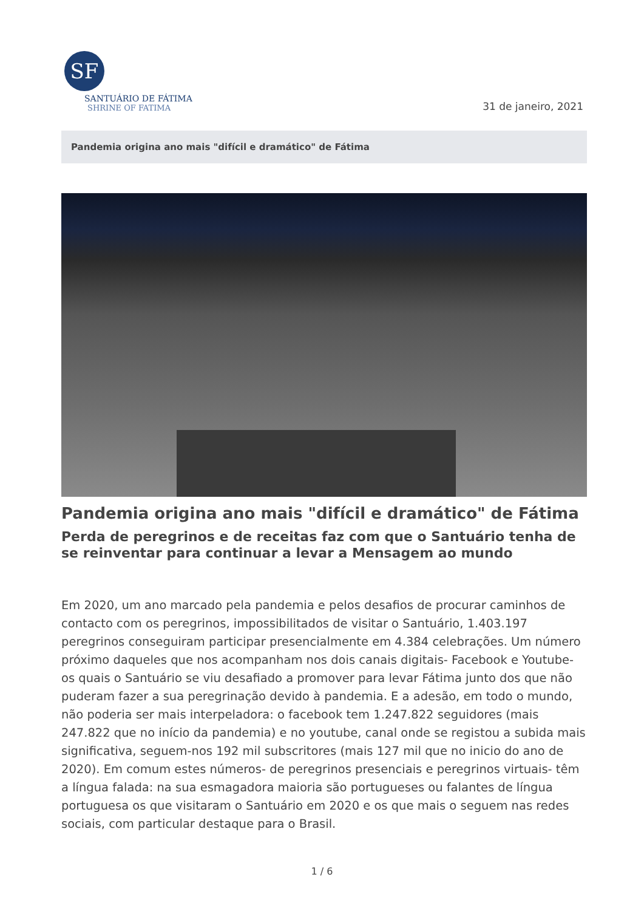SF
SANTUÁRIO DE FÁTIMA
SHRINE OF FATIMA
31 de janeiro, 2021
Pandemia origina ano mais "difícil e dramático" de Fátima
Pandemia origina ano mais "difícil e dramático" de Fátima
Perda de peregrinos e de receitas faz com que o Santuário tenha de se reinventar para continuar a levar a Mensagem ao mundo
Em 2020, um ano marcado pela pandemia e pelos desafios de procurar caminhos de contacto com os peregrinos, impossibilitados de visitar o Santuário, 1.403.197 peregrinos conseguiram participar presencialmente em 4.384 celebrações. Um número próximo daqueles que nos acompanham nos dois canais digitais- Facebook e Youtube- os quais o Santuário se viu desafiado a promover para levar Fátima junto dos que não puderam fazer a sua peregrinação devido à pandemia. E a adesão, em todo o mundo, não poderia ser mais interpeladora: o facebook tem 1.247.822 seguidores (mais 247.822 que no início da pandemia) e no youtube, canal onde se registou a subida mais significativa, seguem-nos 192 mil subscritores (mais 127 mil que no inicio do ano de 2020). Em comum estes números- de peregrinos presenciais e peregrinos virtuais- têm a língua falada: na sua esmagadora maioria são portugueses ou falantes de língua portuguesa os que visitaram o Santuário em 2020 e os que mais o seguem nas redes sociais, com particular destaque para o Brasil.
1 / 6